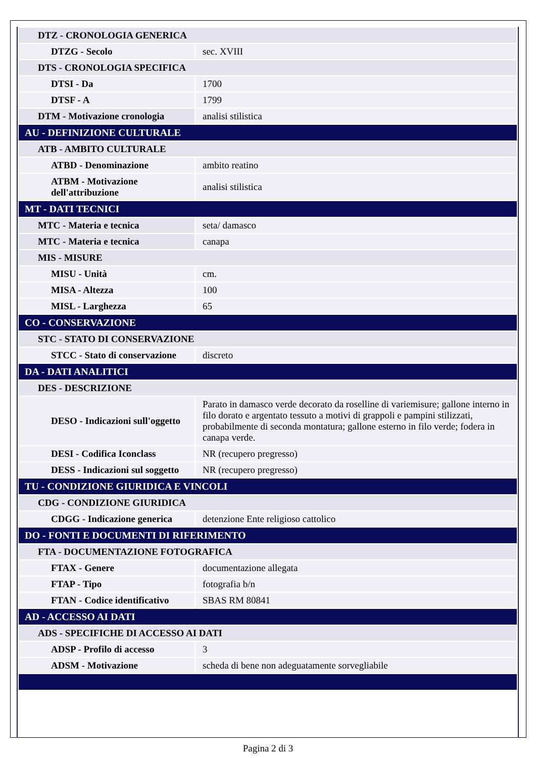| DTZ - CRONOLOGIA GENERICA | |
| DTZG - Secolo | sec. XVIII |
| DTS - CRONOLOGIA SPECIFICA | |
| DTSI - Da | 1700 |
| DTSF - A | 1799 |
| DTM - Motivazione cronologia | analisi stilistica |
| AU - DEFINIZIONE CULTURALE | |
| ATB - AMBITO CULTURALE | |
| ATBD - Denominazione | ambito reatino |
| ATBM - Motivazione dell'attribuzione | analisi stilistica |
| MT - DATI TECNICI | |
| MTC - Materia e tecnica | seta/ damasco |
| MTC - Materia e tecnica | canapa |
| MIS - MISURE | |
| MISU - Unità | cm. |
| MISA - Altezza | 100 |
| MISL - Larghezza | 65 |
| CO - CONSERVAZIONE | |
| STC - STATO DI CONSERVAZIONE | |
| STCC - Stato di conservazione | discreto |
| DA - DATI ANALITICI | |
| DES - DESCRIZIONE | |
| DESO - Indicazioni sull'oggetto | Parato in damasco verde decorato da roselline di variemisure; gallone interno in filo dorato e argentato tessuto a motivi di grappoli e pampini stilizzati, probabilmente di seconda montatura; gallone esterno in filo verde; fodera in canapa verde. |
| DESI - Codifica Iconclass | NR (recupero pregresso) |
| DESS - Indicazioni sul soggetto | NR (recupero pregresso) |
| TU - CONDIZIONE GIURIDICA E VINCOLI | |
| CDG - CONDIZIONE GIURIDICA | |
| CDGG - Indicazione generica | detenzione Ente religioso cattolico |
| DO - FONTI E DOCUMENTI DI RIFERIMENTO | |
| FTA - DOCUMENTAZIONE FOTOGRAFICA | |
| FTAX - Genere | documentazione allegata |
| FTAP - Tipo | fotografia b/n |
| FTAN - Codice identificativo | SBAS RM 80841 |
| AD - ACCESSO AI DATI | |
| ADS - SPECIFICHE DI ACCESSO AI DATI | |
| ADSP - Profilo di accesso | 3 |
| ADSM - Motivazione | scheda di bene non adeguatamente sorvegliabile |
Pagina 2 di 3